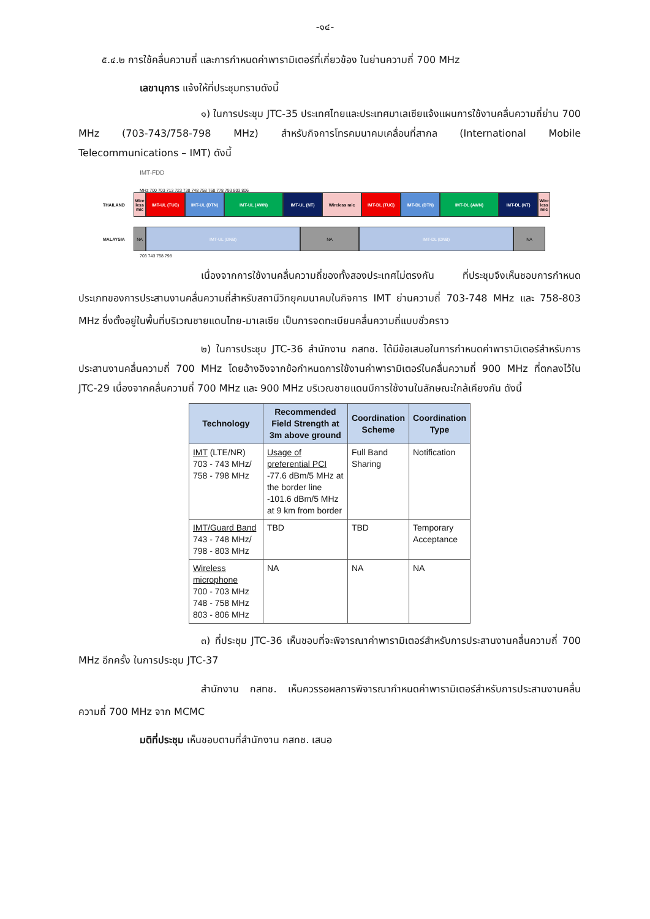-๑๔-
๕.๔.๒ การใช้คลื่นความถี่ และการกำหนดค่าพารามิเตอร์ที่เกี่ยวข้อง ในย่านความถี่ 700 MHz
เลขานุการ แจ้งให้ที่ประชุมทราบดังนี้
๑) ในการประชุม JTC-35 ประเทศไทยและประเทศมาเลเซียแจ้งแผนการใช้งานคลื่นความถี่ย่าน 700 MHz (703-743/758-798 MHz) สำหรับกิจการโทรคมนาคมเคลื่อนที่สากล (International Mobile Telecommunications – IMT) ดังนี้
IMT-FDD
MHz 700 703 713 723 738 748 758 768 778 793 803 806
THAILAND Wire less mic
IMT-UL (TUC) IMT-UL (DTN) IMT-UL (AWN) IMT-UL (NT) Wireless mic IMT-DL (TUC) IMT-DL (DTN) IMT-DL (AWN) IMT-DL (NT) Wire less mic
MALAYSIA NA IMT-UL (DNB) NA IMT-DL (DNB) NA
703 743 758 798
เนื่องจากการใช้งานคลื่นความถี่ของทั้งสองประเทศไม่ตรงกัน ที่ประชุมจึงเห็นชอบการกำหนดประเภทของการประสานงานคลื่นความถี่สำหรับสถานีวิทยุคมนาคมในกิจการ IMT ย่านความถี่ 703-748 MHz และ 758-803 MHz ซึ่งตั้งอยู่ในพื้นที่บริเวณชายแดนไทย-มาเลเซีย เป็นการจดทะเบียนคลื่นความถี่แบบชั่วคราว
๒) ในการประชุม JTC-36 สำนักงาน กสทช. ได้มีข้อเสนอในการกำหนดค่าพารามิเตอร์สำหรับการประสานงานคลื่นความถี่ 700 MHz โดยอ้างอิงจากข้อกำหนดการใช้งานค่าพารามิเตอร์ในคลื่นความถี่ 900 MHz ที่ตกลงไว้ใน JTC-29 เนื่องจากคลื่นความถี่ 700 MHz และ 900 MHz บริเวณชายแดนมีการใช้งานในลักษณะใกล้เคียงกัน ดังนี้
| Technology | Recommended Field Strength at 3m above ground | Coordination Scheme | Coordination Type |
| --- | --- | --- | --- |
| IMT (LTE/NR) 703 - 743 MHz/ 758 - 798 MHz | Usage of preferential PCI -77.6 dBm/5 MHz at the border line -101.6 dBm/5 MHz at 9 km from border | Full Band Sharing | Notification |
| IMT/Guard Band 743 - 748 MHz/ 798 - 803 MHz | TBD | TBD | Temporary Acceptance |
| Wireless microphone 700 - 703 MHz 748 - 758 MHz 803 - 806 MHz | NA | NA | NA |
๓) ที่ประชุม JTC-36 เห็นชอบที่จะพิจารณาค่าพารามิเตอร์สำหรับการประสานงานคลื่นความถี่ 700 MHz อีกครั้ง ในการประชุม JTC-37
สำนักงาน กสทช. เห็นควรรอผลการพิจารณากำหนดค่าพารามิเตอร์สำหรับการประสานงานคลื่นความถี่ 700 MHz จาก MCMC
มติที่ประชุม เห็นชอบตามที่สำนักงาน กสทช. เสนอ